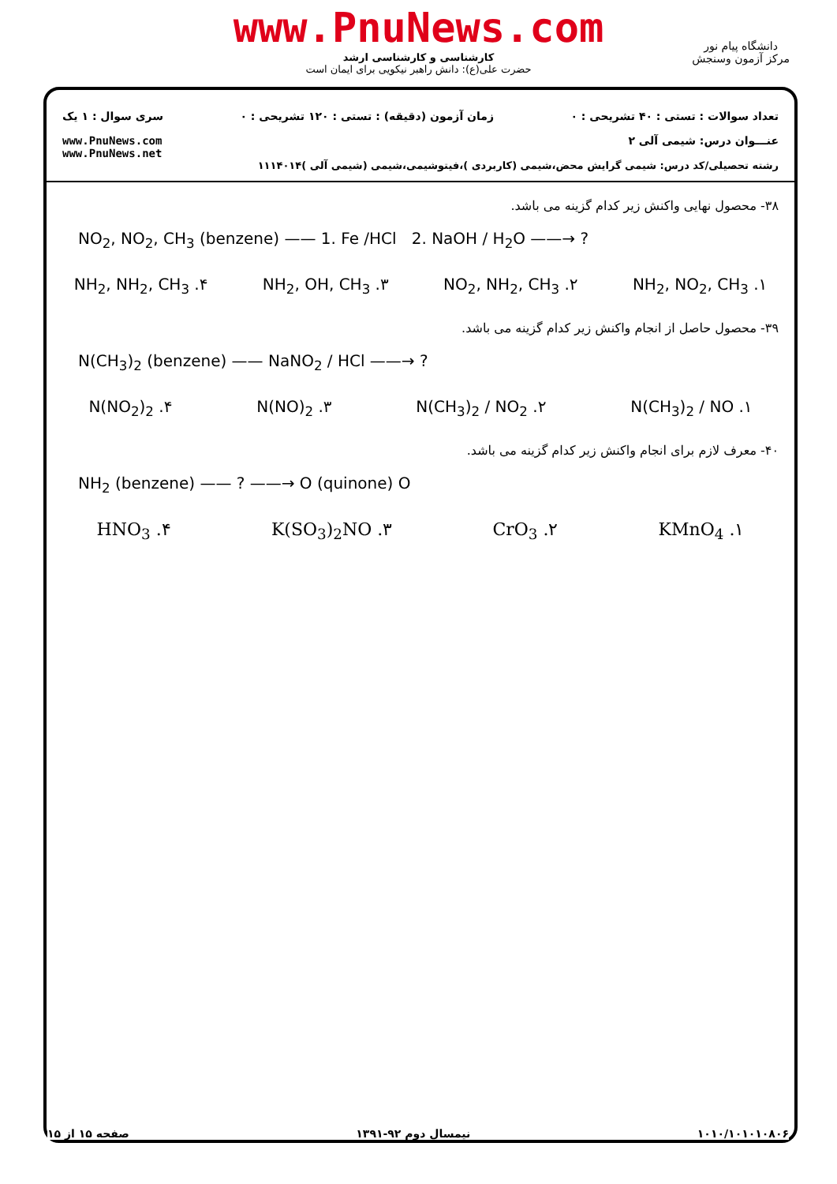www.PnuNews.com
کارشناسی و کارشناسی ارشد
حضرت علی(ع): دانش راهبر نیکویی برای ایمان است
دانشگاه پیام نور
مرکز آزمون وسنجش
تعداد سوالات : تستی : ۴۰ تشریحی : ۰ زمان آزمون (دقیقه) : تستی : ۱۲۰ تشریحی : ۰ سری سوال : ۱ یک
عنـــوان درس: شیمی آلی ۲ www.PnuNews.com
www.PnuNews.net
رشته تحصیلی/کد درس: شیمی گرایش محض،شیمی (کاربردی )،فیتوشیمی،شیمی (شیمی آلی )۱۱۱۴۰۱۴
۳۸- محصول نهایی واکنش زیر کدام گزینه می باشد.
NO<sub>2</sub>, NO<sub>2</sub>, CH<sub>3</sub> (benzene) —— 1. Fe /HCl 2. NaOH / H<sub>2</sub>O ——→ ?
۱. NH<sub>2</sub>, NO<sub>2</sub>, CH<sub>3</sub> ۲. NO<sub>2</sub>, NH<sub>2</sub>, CH<sub>3</sub> ۳. NH<sub>2</sub>, OH, CH<sub>3</sub> ۴. NH<sub>2</sub>, NH<sub>2</sub>, CH<sub>3</sub>
۳۹- محصول حاصل از انجام واکنش زیر کدام گزینه می باشد.
N(CH<sub>3</sub>)<sub>2</sub> (benzene) —— NaNO<sub>2</sub> / HCl ——→ ?
۱. N(CH<sub>3</sub>)<sub>2</sub> / NO ۲. N(CH<sub>3</sub>)<sub>2</sub> / NO<sub>2</sub> ۳. N(NO)<sub>2</sub> ۴. N(NO<sub>2</sub>)<sub>2</sub>
۴۰- معرف لازم برای انجام واکنش زیر کدام گزینه می باشد.
NH<sub>2</sub> (benzene) —— ? ——→ O (quinone) O
۱. KMnO<sub>4</sub> ۲. CrO<sub>3</sub> ۳. K(SO<sub>3</sub>)<sub>2</sub>NO ۴. HNO<sub>3</sub>
۱۰۱۰/۱۰۱۰۱۰۸۰۶ نیمسال دوم ۹۲-۱۳۹۱ صفحه ۱۵ از ۱۵